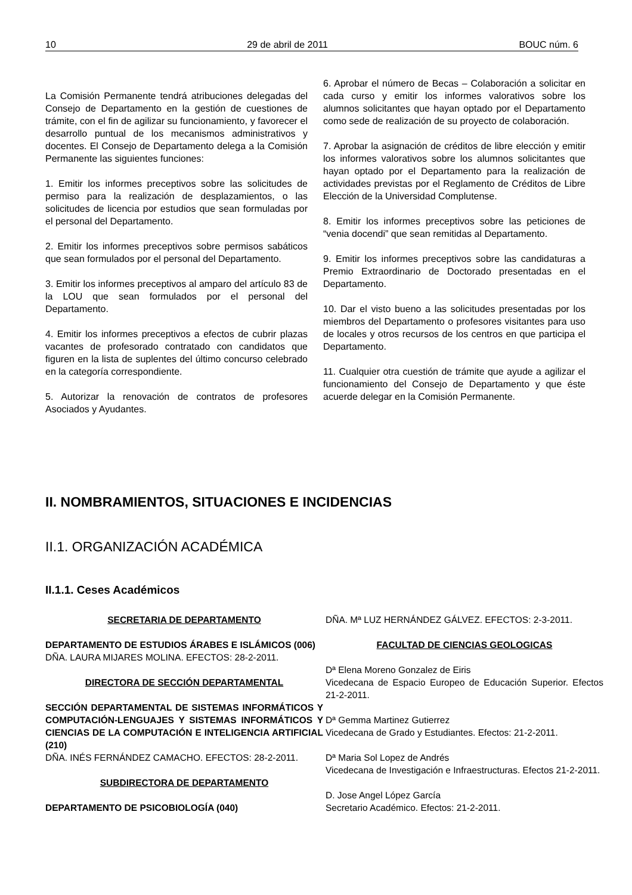10 29 de abril de 2011 BOUC núm. 6
La Comisión Permanente tendrá atribuciones delegadas del Consejo de Departamento en la gestión de cuestiones de trámite, con el fin de agilizar su funcionamiento, y favorecer el desarrollo puntual de los mecanismos administrativos y docentes. El Consejo de Departamento delega a la Comisión Permanente las siguientes funciones:
1. Emitir los informes preceptivos sobre las solicitudes de permiso para la realización de desplazamientos, o las solicitudes de licencia por estudios que sean formuladas por el personal del Departamento.
2. Emitir los informes preceptivos sobre permisos sabáticos que sean formulados por el personal del Departamento.
3. Emitir los informes preceptivos al amparo del artículo 83 de la LOU que sean formulados por el personal del Departamento.
4. Emitir los informes preceptivos a efectos de cubrir plazas vacantes de profesorado contratado con candidatos que figuren en la lista de suplentes del último concurso celebrado en la categoría correspondiente.
5. Autorizar la renovación de contratos de profesores Asociados y Ayudantes.
6. Aprobar el número de Becas – Colaboración a solicitar en cada curso y emitir los informes valorativos sobre los alumnos solicitantes que hayan optado por el Departamento como sede de realización de su proyecto de colaboración.
7. Aprobar la asignación de créditos de libre elección y emitir los informes valorativos sobre los alumnos solicitantes que hayan optado por el Departamento para la realización de actividades previstas por el Reglamento de Créditos de Libre Elección de la Universidad Complutense.
8. Emitir los informes preceptivos sobre las peticiones de “venia docendi” que sean remitidas al Departamento.
9. Emitir los informes preceptivos sobre las candidaturas a Premio Extraordinario de Doctorado presentadas en el Departamento.
10. Dar el visto bueno a las solicitudes presentadas por los miembros del Departamento o profesores visitantes para uso de locales y otros recursos de los centros en que participa el Departamento.
11. Cualquier otra cuestión de trámite que ayude a agilizar el funcionamiento del Consejo de Departamento y que éste acuerde delegar en la Comisión Permanente.
II. NOMBRAMIENTOS, SITUACIONES E INCIDENCIAS
II.1. ORGANIZACIÓN ACADÉMICA
II.1.1. Ceses Académicos
SECRETARIA DE DEPARTAMENTO
DEPARTAMENTO DE ESTUDIOS ÁRABES E ISLÁMICOS (006)
DÑA. LAURA MIJARES MOLINA. EFECTOS: 28-2-2011.
DIRECTORA DE SECCIÓN DEPARTAMENTAL
SECCIÓN DEPARTAMENTAL DE SISTEMAS INFORMÁTICOS Y COMPUTACIÓN-LENGUAJES Y SISTEMAS INFORMÁTICOS Y CIENCIAS DE LA COMPUTACIÓN E INTELIGENCIA ARTIFICIAL (210)
DÑA. INÉS FERNÁNDEZ CAMACHO. EFECTOS: 28-2-2011.
SUBDIRECTORA DE DEPARTAMENTO
DEPARTAMENTO DE PSICOBIOLOGÍA (040)
DÑA. Mª LUZ HERNÁNDEZ GÁLVEZ. EFECTOS: 2-3-2011.
FACULTAD DE CIENCIAS GEOLOGICAS
Dª Elena Moreno Gonzalez de Eiris
Vicedecana de Espacio Europeo de Educación Superior. Efectos 21-2-2011.
Dª Gemma Martinez Gutierrez
Vicedecana de Grado y Estudiantes. Efectos: 21-2-2011.
Dª Maria Sol Lopez de Andrés
Vicedecana de Investigación e Infraestructuras. Efectos 21-2-2011.
D. Jose Angel López García
Secretario Académico. Efectos: 21-2-2011.